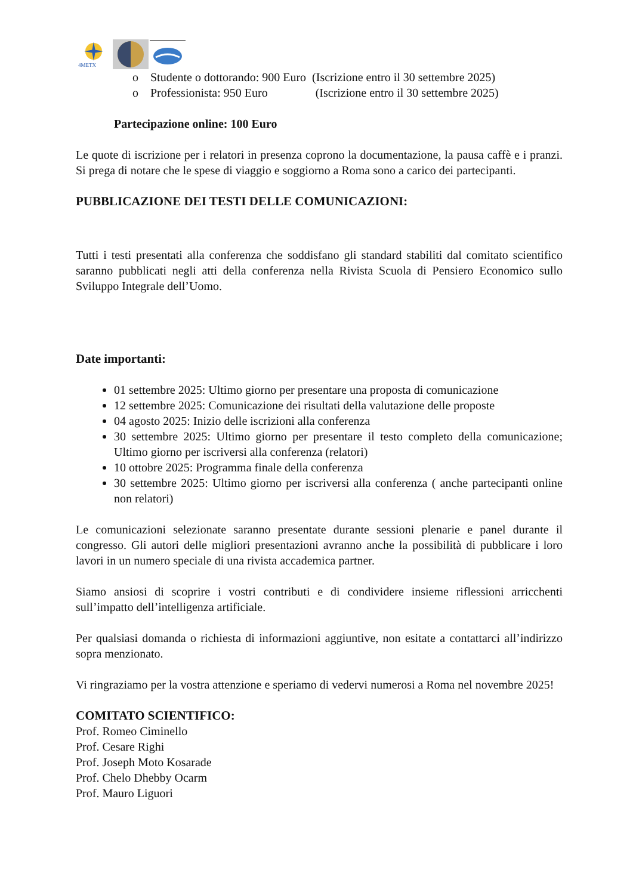4METX
o Studente o dottorando: 900 Euro (Iscrizione entro il 30 settembre 2025)
o Professionista: 950 Euro (Iscrizione entro il 30 settembre 2025)
Partecipazione online: 100 Euro
Le quote di iscrizione per i relatori in presenza coprono la documentazione, la pausa caffè e i pranzi. Si prega di notare che le spese di viaggio e soggiorno a Roma sono a carico dei partecipanti.
PUBBLICAZIONE DEI TESTI DELLE COMUNICAZIONI:
Tutti i testi presentati alla conferenza che soddisfano gli standard stabiliti dal comitato scientifico saranno pubblicati negli atti della conferenza nella Rivista Scuola di Pensiero Economico sullo Sviluppo Integrale dell’Uomo.
Date importanti:
01 settembre 2025: Ultimo giorno per presentare una proposta di comunicazione
12 settembre 2025: Comunicazione dei risultati della valutazione delle proposte
04 agosto 2025: Inizio delle iscrizioni alla conferenza
30 settembre 2025: Ultimo giorno per presentare il testo completo della comunicazione; Ultimo giorno per iscriversi alla conferenza (relatori)
10 ottobre 2025: Programma finale della conferenza
30 settembre 2025: Ultimo giorno per iscriversi alla conferenza ( anche partecipanti online non relatori)
Le comunicazioni selezionate saranno presentate durante sessioni plenarie e panel durante il congresso. Gli autori delle migliori presentazioni avranno anche la possibilità di pubblicare i loro lavori in un numero speciale di una rivista accademica partner.
Siamo ansiosi di scoprire i vostri contributi e di condividere insieme riflessioni arricchenti sull’impatto dell’intelligenza artificiale.
Per qualsiasi domanda o richiesta di informazioni aggiuntive, non esitate a contattarci all’indirizzo sopra menzionato.
Vi ringraziamo per la vostra attenzione e speriamo di vedervi numerosi a Roma nel novembre 2025!
COMITATO SCIENTIFICO:
Prof. Romeo Ciminello
Prof. Cesare Righi
Prof. Joseph Moto Kosarade
Prof. Chelo Dhebby Ocarm
Prof. Mauro Liguori